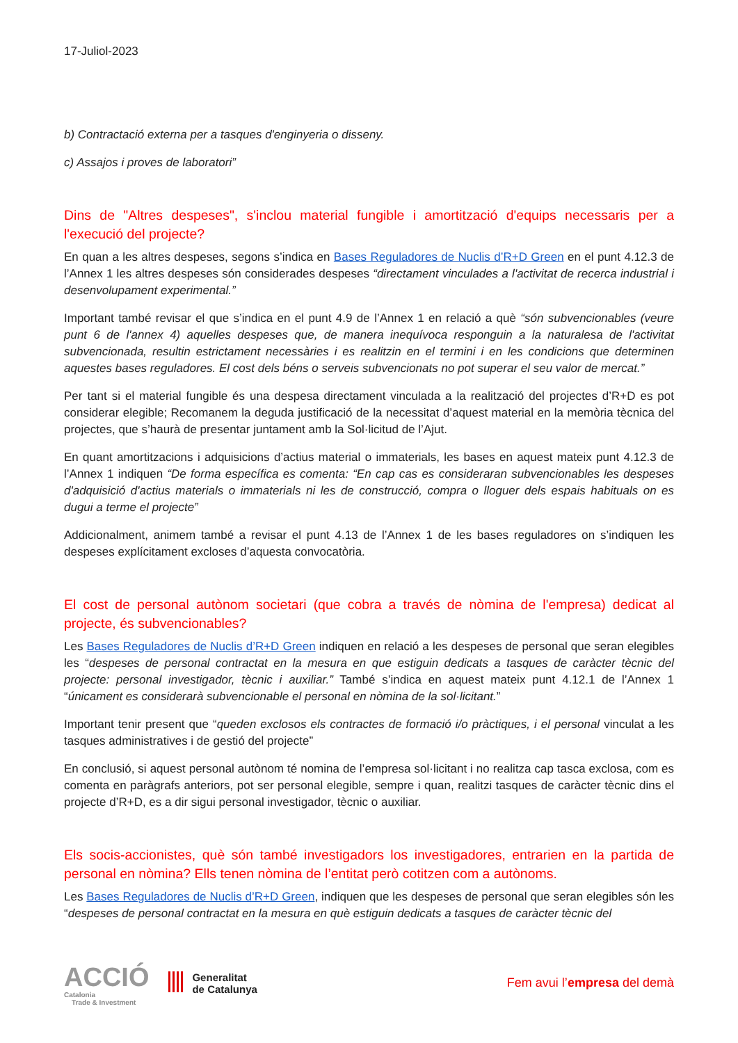17-Juliol-2023
b) Contractació externa per a tasques d'enginyeria o disseny.
c) Assajos i proves de laboratori”
Dins de "Altres despeses", s'inclou material fungible i amortització d'equips necessaris per a l'execució del projecte?
En quan a les altres despeses, segons s’indica en Bases Reguladores de Nuclis d’R+D Green en el punt 4.12.3 de l’Annex 1 les altres despeses són considerades despeses “directament vinculades a l'activitat de recerca industrial i desenvolupament experimental.”
Important també revisar el que s’indica en el punt 4.9 de l’Annex 1 en relació a què “són subvencionables (veure punt 6 de l'annex 4) aquelles despeses que, de manera inequívoca responguin a la naturalesa de l'activitat subvencionada, resultin estrictament necessàries i es realitzin en el termini i en les condicions que determinen aquestes bases reguladores. El cost dels béns o serveis subvencionats no pot superar el seu valor de mercat.”
Per tant si el material fungible és una despesa directament vinculada a la realització del projectes d’R+D es pot considerar elegible; Recomanem la deguda justificació de la necessitat d’aquest material en la memòria tècnica del projectes, que s’haurà de presentar juntament amb la Sol·licitud de l’Ajut.
En quant amortitzacions i adquisicions d’actius material o immaterials, les bases en aquest mateix punt 4.12.3 de l’Annex 1 indiquen “De forma específica es comenta: “En cap cas es consideraran subvencionables les despeses d'adquisició d'actius materials o immaterials ni les de construcció, compra o lloguer dels espais habituals on es dugui a terme el projecte”
Addicionalment, animem també a revisar el punt 4.13 de l’Annex 1 de les bases reguladores on s’indiquen les despeses explícitament excloses d’aquesta convocatòria.
El cost de personal autònom societari (que cobra a través de nòmina de l'empresa) dedicat al projecte, és subvencionables?
Les Bases Reguladores de Nuclis d’R+D Green indiquen en relació a les despeses de personal que seran elegibles les “despeses de personal contractat en la mesura en que estiguin dedicats a tasques de caràcter tècnic del projecte: personal investigador, tècnic i auxiliar.” També s’indica en aquest mateix punt 4.12.1 de l’Annex 1 “únicament es considerarà subvencionable el personal en nòmina de la sol·licitant.”
Important tenir present que “queden exclosos els contractes de formació i/o pràctiques, i el personal vinculat a les tasques administratives i de gestió del projecte”
En conclusió, si aquest personal autònom té nomina de l’empresa sol·licitant i no realitza cap tasca exclosa, com es comenta en paràgrafs anteriors, pot ser personal elegible, sempre i quan, realitzi tasques de caràcter tècnic dins el projecte d’R+D, es a dir sigui personal investigador, tècnic o auxiliar.
Els socis-accionistes, què són també investigadors los investigadores, entrarien en la partida de personal en nòmina? Ells tenen nòmina de l’entitat però cotitzen com a autònoms.
Les Bases Reguladores de Nuclis d’R+D Green, indiquen que les despeses de personal que seran elegibles són les “despeses de personal contractat en la mesura en què estiguin dedicats a tasques de caràcter tècnic del
ACCIÓ
Catalonia
Trade & Investment
Generalitat
de Catalunya
Fem avui l’empresa del demà